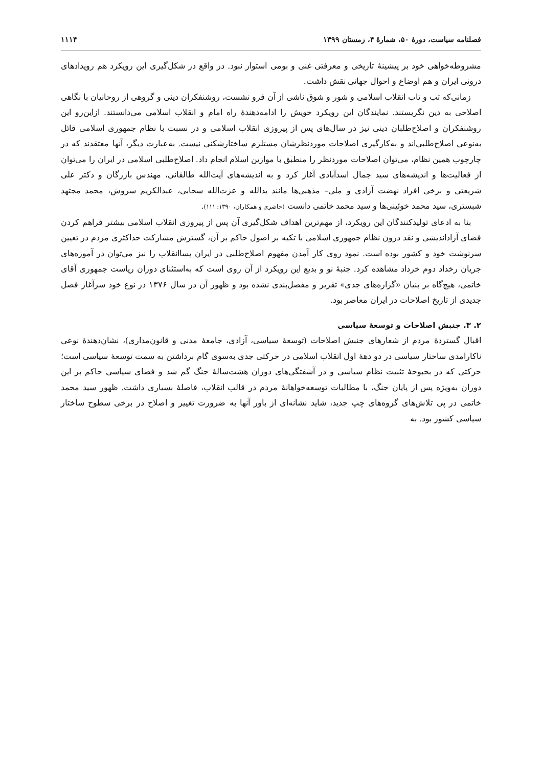فصلنامه سیاست، دورهٔ ۵۰، شمارهٔ ۴، زمستان ۱۳۹۹ ۱۱۱۴
مشروطه‌خواهی خود بر پیشینهٔ تاریخی و معرفتی غنی و بومی استوار نبود. در واقع در شکل‌گیری این رویکرد هم رویدادهای درونی ایران و هم اوضاع و احوال جهانی نقش داشت.
زمانی‌که تب و تاب انقلاب اسلامی و شور و شوق ناشی از آن فرو نشست، روشنفکران دینی و گروهی از روحانیان با نگاهی اصلاحی به دین نگریستند. نمایندگان این رویکرد خویش را ادامه‌دهندهٔ راه امام و انقلاب اسلامی می‌دانستند. ازاین‌رو این روشنفکران و اصلاح‌طلبان دینی نیز در سال‌های پس از پیروزی انقلاب اسلامی و در نسبت با نظام جمهوری اسلامی قائل به‌نوعی اصلاح‌طلبی‌اند و به‌کارگیری اصلاحات موردنظرشان مستلزم ساختارشکنی نیست. به‌عبارت دیگر، آنها معتقدند که در چارچوب همین نظام، می‌توان اصلاحات موردنظر را منطبق با موازین اسلام انجام داد. اصلاح‌طلبی اسلامی در ایران را می‌توان از فعالیت‌ها و اندیشه‌های سید جمال اسدآبادی آغاز کرد و به اندیشه‌های آیت‌الله طالقانی، مهندس بازرگان و دکتر علی شریعتی و برخی افراد نهضت آزادی و ملی– مذهبی‌ها مانند یدالله و عزت‌الله سحابی، عبدالکریم سروش، محمد مجتهد شبستری، سید محمد خوئینی‌ها و سید محمد خاتمی دانست (حاضری و همکاران، ۱۳۹۰: ۱۱۱).
بنا به ادعای تولیدکنندگان این رویکرد، از مهم‌ترین اهداف شکل‌گیری آن پس از پیروزی انقلاب اسلامی بیشتر فراهم کردن فضای آزاداندیشی و نقد درون نظام جمهوری اسلامی با تکیه بر اصول حاکم بر آن، گسترش مشارکت حداکثری مردم در تعیین سرنوشت خود و کشور بوده است. نمود روی کار آمدن مفهوم اصلاح‌طلبی در ایران پساانقلاب را نیز می‌توان در آموزه‌های جریان رخداد دوم خرداد مشاهده کرد. جنبهٔ نو و بدیع این رویکرد از آن روی است که به‌استثنای دوران ریاست جمهوری آقای خاتمی، هیچ‌گاه بر بنیان «گزاره‌های جدی» تقریر و مفصل‌بندی نشده بود و ظهور آن در سال ۱۳۷۶ در نوع خود سرآغاز فصل جدیدی از تاریخ اصلاحات در ایران معاصر بود.
۲. ۳. جنبش اصلاحات و توسعهٔ سیاسی
اقبال گستردهٔ مردم از شعارهای جنبش اصلاحات (توسعهٔ سیاسی، آزادی، جامعهٔ مدنی و قانون‌مداری)، نشان‌دهندهٔ نوعی ناکارامدی ساختار سیاسی در دو دههٔ اول انقلاب اسلامی در حرکتی جدی به‌سوی گام برداشتن به سمت توسعهٔ سیاسی است؛ حرکتی که در بحبوحهٔ تثبیت نظام سیاسی و در آشفتگی‌های دوران هشت‌سالهٔ جنگ گم شد و فضای سیاسی حاکم بر این دوران به‌ویژه پس از پایان جنگ، با مطالبات توسعه‌خواهانهٔ مردم در قالب انقلاب، فاصلهٔ بسیاری داشت. ظهور سید محمد خاتمی در پی تلاش‌های گروه‌های چپ جدید، شاید نشانه‌ای از باور آنها به ضرورت تغییر و اصلاح در برخی سطوح ساختار سیاسی کشور بود. به